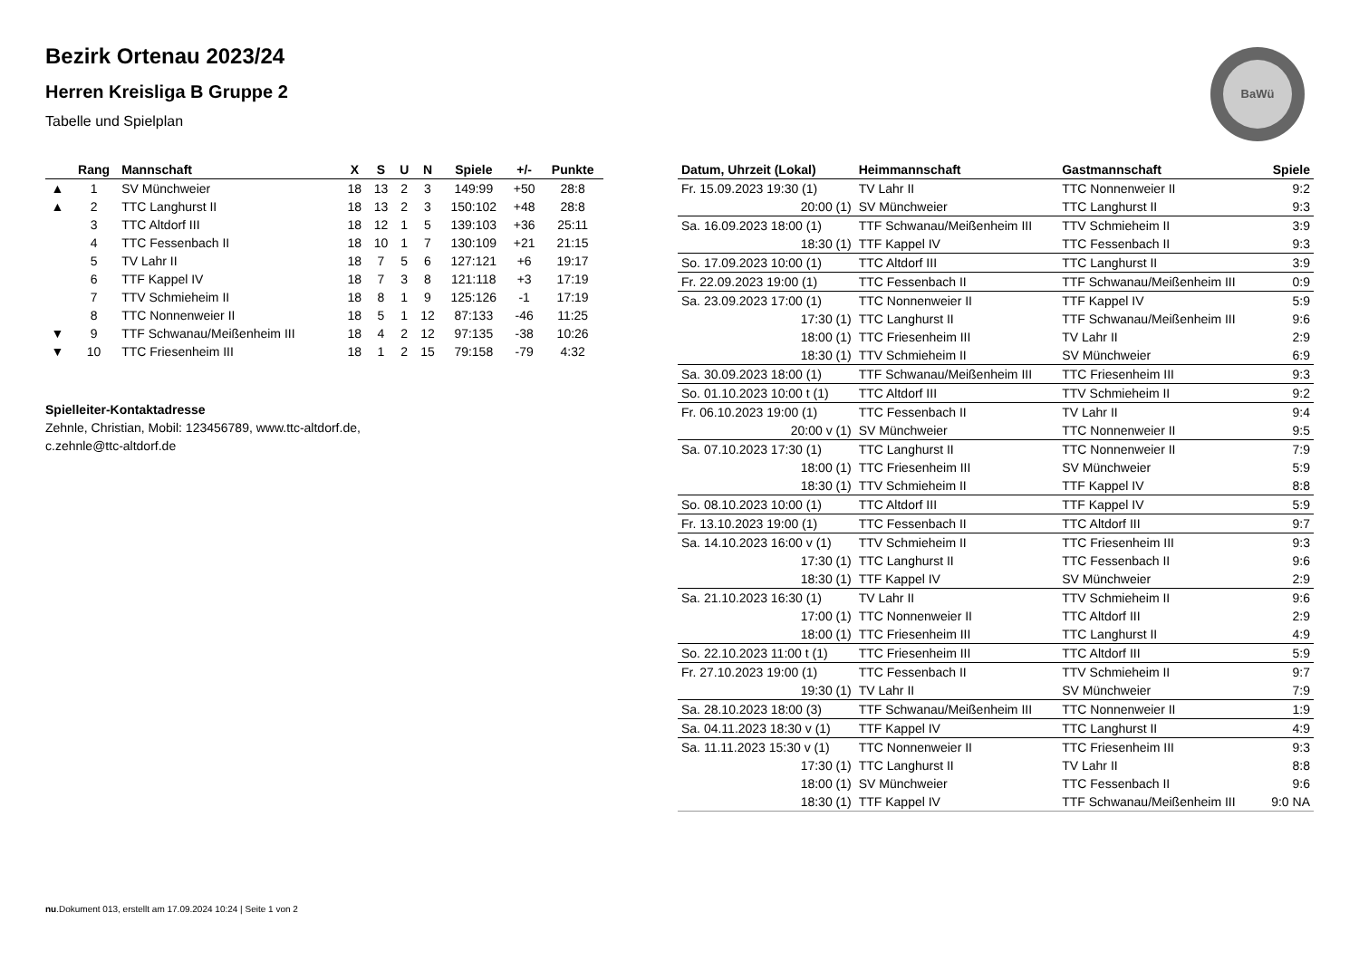BaWü
Bezirk Ortenau 2023/24
Herren Kreisliga B Gruppe 2
Tabelle und Spielplan
| | Rang | Mannschaft | X | S | U | N | Spiele | +/- | Punkte |
| --- | --- | --- | --- | --- | --- | --- | --- | --- | --- |
| ▲ | 1 | SV Münchweier | 18 | 13 | 2 | 3 | 149:99 | +50 | 28:8 |
| ▲ | 2 | TTC Langhurst II | 18 | 13 | 2 | 3 | 150:102 | +48 | 28:8 |
| | 3 | TTC Altdorf III | 18 | 12 | 1 | 5 | 139:103 | +36 | 25:11 |
| | 4 | TTC Fessenbach II | 18 | 10 | 1 | 7 | 130:109 | +21 | 21:15 |
| | 5 | TV Lahr II | 18 | 7 | 5 | 6 | 127:121 | +6 | 19:17 |
| | 6 | TTF Kappel IV | 18 | 7 | 3 | 8 | 121:118 | +3 | 17:19 |
| | 7 | TTV Schmieheim II | 18 | 8 | 1 | 9 | 125:126 | -1 | 17:19 |
| | 8 | TTC Nonnenweier II | 18 | 5 | 1 | 12 | 87:133 | -46 | 11:25 |
| ▼ | 9 | TTF Schwanau/Meißenheim III | 18 | 4 | 2 | 12 | 97:135 | -38 | 10:26 |
| ▼ | 10 | TTC Friesenheim III | 18 | 1 | 2 | 15 | 79:158 | -79 | 4:32 |
Spielleiter-Kontaktadresse
Zehnle, Christian, Mobil: 123456789, www.ttc-altdorf.de,
c.zehnle@ttc-altdorf.de
| Datum, Uhrzeit (Lokal) | Heimmannschaft | Gastmannschaft | Spiele |
| --- | --- | --- | --- |
| Fr. 15.09.2023 19:30 (1) | TV Lahr II | TTC Nonnenweier II | 9:2 |
| 20:00 (1) | SV Münchweier | TTC Langhurst II | 9:3 |
| Sa. 16.09.2023 18:00 (1) | TTF Schwanau/Meißenheim III | TTV Schmieheim II | 3:9 |
| 18:30 (1) | TTF Kappel IV | TTC Fessenbach II | 9:3 |
| So. 17.09.2023 10:00 (1) | TTC Altdorf III | TTC Langhurst II | 3:9 |
| Fr. 22.09.2023 19:00 (1) | TTC Fessenbach II | TTF Schwanau/Meißenheim III | 0:9 |
| Sa. 23.09.2023 17:00 (1) | TTC Nonnenweier II | TTF Kappel IV | 5:9 |
| 17:30 (1) | TTC Langhurst II | TTF Schwanau/Meißenheim III | 9:6 |
| 18:00 (1) | TTC Friesenheim III | TV Lahr II | 2:9 |
| 18:30 (1) | TTV Schmieheim II | SV Münchweier | 6:9 |
| Sa. 30.09.2023 18:00 (1) | TTF Schwanau/Meißenheim III | TTC Friesenheim III | 9:3 |
| So. 01.10.2023 10:00 t (1) | TTC Altdorf III | TTV Schmieheim II | 9:2 |
| Fr. 06.10.2023 19:00 (1) | TTC Fessenbach II | TV Lahr II | 9:4 |
| 20:00 v (1) | SV Münchweier | TTC Nonnenweier II | 9:5 |
| Sa. 07.10.2023 17:30 (1) | TTC Langhurst II | TTC Nonnenweier II | 7:9 |
| 18:00 (1) | TTC Friesenheim III | SV Münchweier | 5:9 |
| 18:30 (1) | TTV Schmieheim II | TTF Kappel IV | 8:8 |
| So. 08.10.2023 10:00 (1) | TTC Altdorf III | TTF Kappel IV | 5:9 |
| Fr. 13.10.2023 19:00 (1) | TTC Fessenbach II | TTC Altdorf III | 9:7 |
| Sa. 14.10.2023 16:00 v (1) | TTV Schmieheim II | TTC Friesenheim III | 9:3 |
| 17:30 (1) | TTC Langhurst II | TTC Fessenbach II | 9:6 |
| 18:30 (1) | TTF Kappel IV | SV Münchweier | 2:9 |
| Sa. 21.10.2023 16:30 (1) | TV Lahr II | TTV Schmieheim II | 9:6 |
| 17:00 (1) | TTC Nonnenweier II | TTC Altdorf III | 2:9 |
| 18:00 (1) | TTC Friesenheim III | TTC Langhurst II | 4:9 |
| So. 22.10.2023 11:00 t (1) | TTC Friesenheim III | TTC Altdorf III | 5:9 |
| Fr. 27.10.2023 19:00 (1) | TTC Fessenbach II | TTV Schmieheim II | 9:7 |
| 19:30 (1) | TV Lahr II | SV Münchweier | 7:9 |
| Sa. 28.10.2023 18:00 (3) | TTF Schwanau/Meißenheim III | TTC Nonnenweier II | 1:9 |
| Sa. 04.11.2023 18:30 v (1) | TTF Kappel IV | TTC Langhurst II | 4:9 |
| Sa. 11.11.2023 15:30 v (1) | TTC Nonnenweier II | TTC Friesenheim III | 9:3 |
| 17:30 (1) | TTC Langhurst II | TV Lahr II | 8:8 |
| 18:00 (1) | SV Münchweier | TTC Fessenbach II | 9:6 |
| 18:30 (1) | TTF Kappel IV | TTF Schwanau/Meißenheim III | 9:0 NA |
nu.Dokument 013, erstellt am 17.09.2024 10:24 | Seite 1 von 2